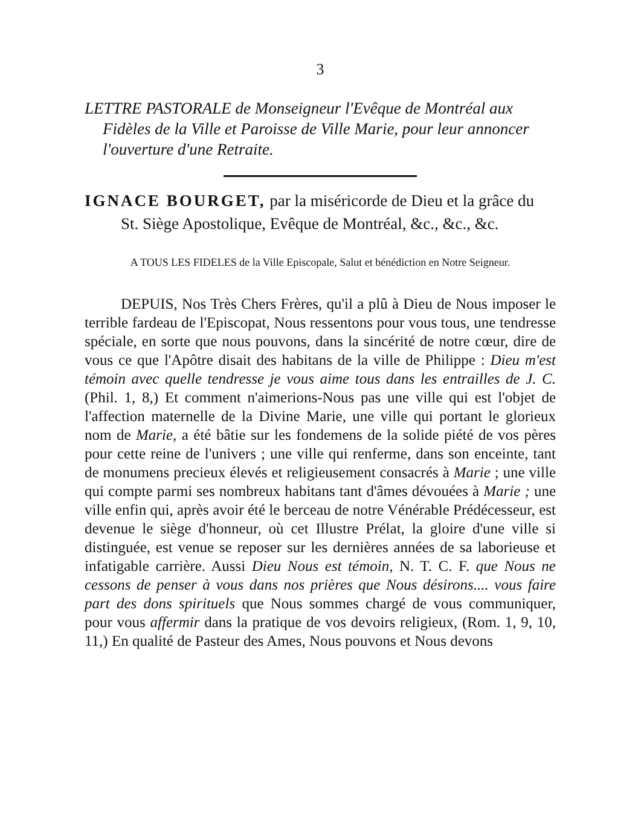3
LETTRE PASTORALE de Monseigneur l'Evêque de Montréal aux Fidèles de la Ville et Paroisse de Ville Marie, pour leur annoncer l'ouverture d'une Retraite.
IGNACE BOURGET, par la miséricorde de Dieu et la grâce du St. Siège Apostolique, Evêque de Montréal, &c., &c., &c.
A TOUS LES FIDELES de la Ville Episcopale, Salut et bénédiction en Notre Seigneur.
DEPUIS, Nos Très Chers Frères, qu'il a plû à Dieu de Nous imposer le terrible fardeau de l'Episcopat, Nous ressentons pour vous tous, une tendresse spéciale, en sorte que nous pouvons, dans la sincérité de notre cœur, dire de vous ce que l'Apôtre disait des habitans de la ville de Philippe : Dieu m'est témoin avec quelle tendresse je vous aime tous dans les entrailles de J. C. (Phil. 1, 8,) Et comment n'aimerions-Nous pas une ville qui est l'objet de l'affection maternelle de la Divine Marie, une ville qui portant le glorieux nom de Marie, a été bâtie sur les fondemens de la solide piété de vos pères pour cette reine de l'univers ; une ville qui renferme, dans son enceinte, tant de monumens precieux élevés et religieusement consacrés à Marie ; une ville qui compte parmi ses nombreux habitans tant d'âmes dévouées à Marie ; une ville enfin qui, après avoir été le berceau de notre Vénérable Prédécesseur, est devenue le siège d'honneur, où cet Illustre Prélat, la gloire d'une ville si distinguée, est venue se reposer sur les dernières années de sa laborieuse et infatigable carrière. Aussi Dieu Nous est témoin, N. T. C. F. que Nous ne cessons de penser à vous dans nos prières que Nous désirons.... vous faire part des dons spirituels que Nous sommes chargé de vous communiquer, pour vous affermir dans la pratique de vos devoirs religieux, (Rom. 1, 9, 10, 11,) En qualité de Pasteur des Ames, Nous pouvons et Nous devons